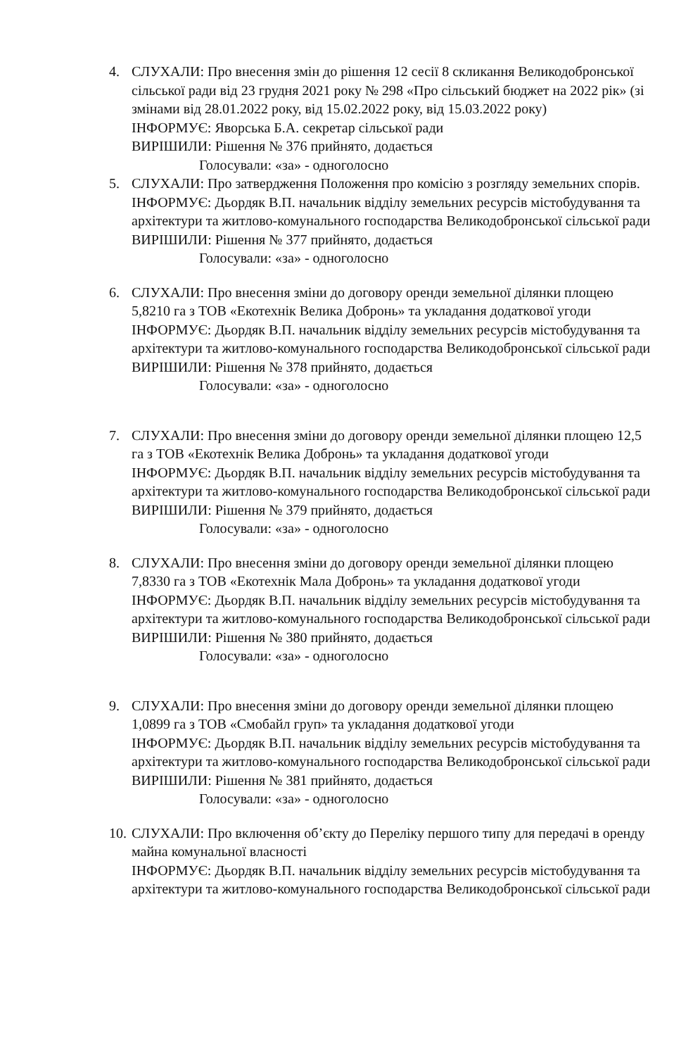4. СЛУХАЛИ: Про внесення змін до рішення 12 сесії 8 скликання Великодобронської сільської ради від 23 грудня 2021 року № 298 «Про сільський бюджет на 2022 рік» (зі змінами від 28.01.2022 року, від 15.02.2022 року, від 15.03.2022 року)
ІНФОРМУЄ: Яворська Б.А. секретар сільської ради
ВИРІШИЛИ: Рішення № 376 прийнято, додається
Голосували: «за» - одноголосно
5. СЛУХАЛИ: Про затвердження Положення про комісію з розгляду земельних спорів.
ІНФОРМУЄ: Дьордяк В.П. начальник відділу земельних ресурсів містобудування та архітектури та житлово-комунального господарства Великодобронської сільської ради
ВИРІШИЛИ: Рішення № 377 прийнято, додається
Голосували: «за» - одноголосно
6. СЛУХАЛИ: Про внесення зміни до договору оренди земельної ділянки площею 5,8210 га з ТОВ «Екотехнік Велика Добронь» та укладання додаткової угоди
ІНФОРМУЄ: Дьордяк В.П. начальник відділу земельних ресурсів містобудування та архітектури та житлово-комунального господарства Великодобронської сільської ради
ВИРІШИЛИ: Рішення № 378 прийнято, додається
Голосували: «за» - одноголосно
7. СЛУХАЛИ: Про внесення зміни до договору оренди земельної ділянки площею 12,5 га з ТОВ «Екотехнік Велика Добронь» та укладання додаткової угоди
ІНФОРМУЄ: Дьордяк В.П. начальник відділу земельних ресурсів містобудування та архітектури та житлово-комунального господарства Великодобронської сільської ради
ВИРІШИЛИ: Рішення № 379 прийнято, додається
Голосували: «за» - одноголосно
8. СЛУХАЛИ: Про внесення зміни до договору оренди земельної ділянки площею 7,8330 га з ТОВ «Екотехнік Мала Добронь» та укладання додаткової угоди
ІНФОРМУЄ: Дьордяк В.П. начальник відділу земельних ресурсів містобудування та архітектури та житлово-комунального господарства Великодобронської сільської ради
ВИРІШИЛИ: Рішення № 380 прийнято, додається
Голосували: «за» - одноголосно
9. СЛУХАЛИ: Про внесення зміни до договору оренди земельної ділянки площею 1,0899 га з ТОВ «Смобайл груп» та укладання додаткової угоди
ІНФОРМУЄ: Дьордяк В.П. начальник відділу земельних ресурсів містобудування та архітектури та житлово-комунального господарства Великодобронської сільської ради
ВИРІШИЛИ: Рішення № 381 прийнято, додається
Голосували: «за» - одноголосно
10.
СЛУХАЛИ: Про включення об’єкту до Переліку першого типу для передачі в оренду майна комунальної власності
ІНФОРМУЄ: Дьордяк В.П. начальник відділу земельних ресурсів містобудування та архітектури та житлово-комунального господарства Великодобронської сільської ради